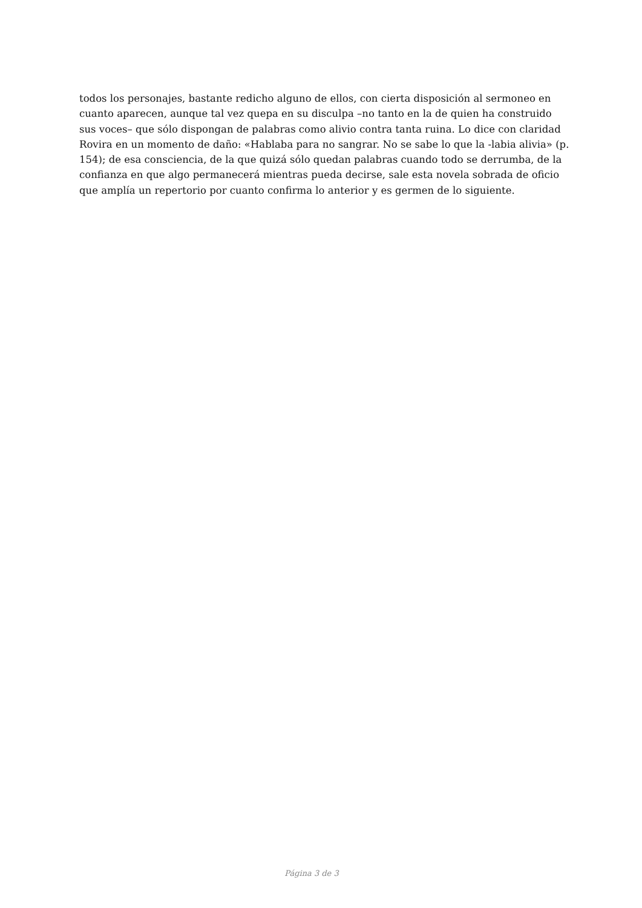todos los personajes, bastante redicho alguno de ellos, con cierta disposición al sermoneo en cuanto aparecen, aunque tal vez quepa en su disculpa –no tanto en la de quien ha construido sus voces– que sólo dispongan de palabras como alivio contra tanta ruina. Lo dice con claridad Rovira en un momento de daño: «Hablaba para no sangrar. No se sabe lo que la -labia alivia» (p. 154); de esa consciencia, de la que quizá sólo quedan palabras cuando todo se derrumba, de la confianza en que algo permanecerá mientras pueda decirse, sale esta novela sobrada de oficio que amplía un repertorio por cuanto confirma lo anterior y es germen de lo siguiente.
Página 3 de 3